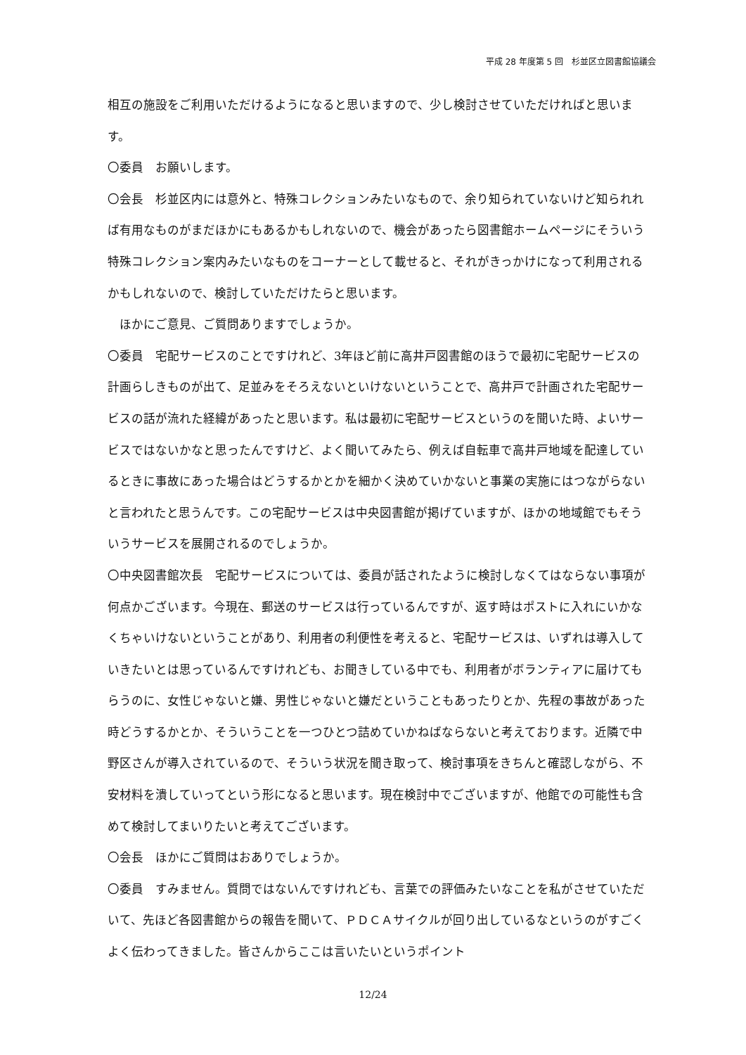平成 28 年度第 5 回　杉並区立図書館協議会
相互の施設をご利用いただけるようになると思いますので、少し検討させていただければと思います。
〇委員　お願いします。
〇会長　杉並区内には意外と、特殊コレクションみたいなもので、余り知られていないけど知られれば有用なものがまだほかにもあるかもしれないので、機会があったら図書館ホームページにそういう特殊コレクション案内みたいなものをコーナーとして載せると、それがきっかけになって利用されるかもしれないので、検討していただけたらと思います。
　ほかにご意見、ご質問ありますでしょうか。
〇委員　宅配サービスのことですけれど、3年ほど前に高井戸図書館のほうで最初に宅配サービスの計画らしきものが出て、足並みをそろえないといけないということで、高井戸で計画された宅配サービスの話が流れた経緯があったと思います。私は最初に宅配サービスというのを聞いた時、よいサービスではないかなと思ったんですけど、よく聞いてみたら、例えば自転車で高井戸地域を配達しているときに事故にあった場合はどうするかとかを細かく決めていかないと事業の実施にはつながらないと言われたと思うんです。この宅配サービスは中央図書館が掲げていますが、ほかの地域館でもそういうサービスを展開されるのでしょうか。
〇中央図書館次長　宅配サービスについては、委員が話されたように検討しなくてはならない事項が何点かございます。今現在、郵送のサービスは行っているんですが、返す時はポストに入れにいかなくちゃいけないということがあり、利用者の利便性を考えると、宅配サービスは、いずれは導入していきたいとは思っているんですけれども、お聞きしている中でも、利用者がボランティアに届けてもらうのに、女性じゃないと嫌、男性じゃないと嫌だということもあったりとか、先程の事故があった時どうするかとか、そういうことを一つひとつ詰めていかねばならないと考えております。近隣で中野区さんが導入されているので、そういう状況を聞き取って、検討事項をきちんと確認しながら、不安材料を潰していってという形になると思います。現在検討中でございますが、他館での可能性も含めて検討してまいりたいと考えてございます。
〇会長　ほかにご質問はおありでしょうか。
〇委員　すみません。質問ではないんですけれども、言葉での評価みたいなことを私がさせていただいて、先ほど各図書館からの報告を聞いて、ＰＤＣＡサイクルが回り出しているなというのがすごくよく伝わってきました。皆さんからここは言いたいというポイント
12/24